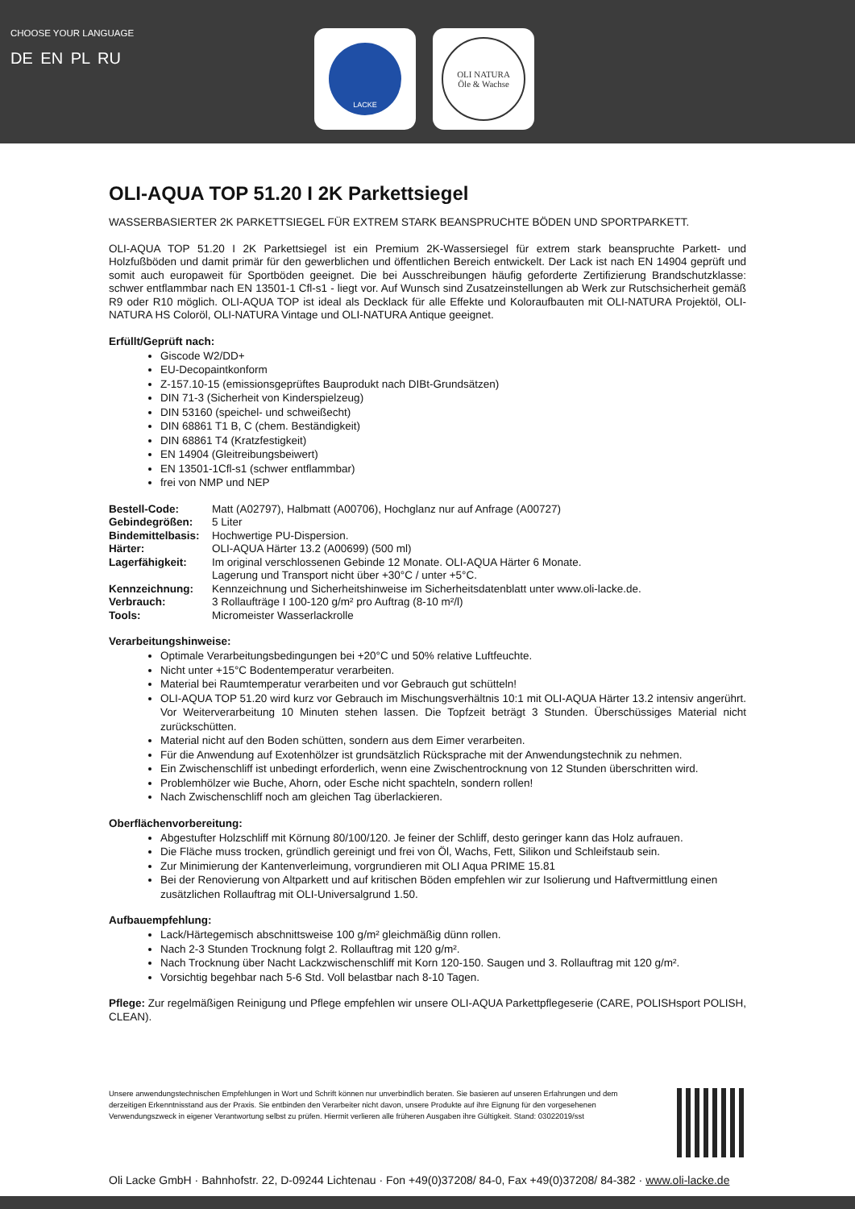CHOOSE YOUR LANGUAGE
DE EN PL RU
LACKE
OLI NATURA
Öle & Wachse
OLI-AQUA TOP 51.20 I 2K Parkettsiegel
WASSERBASIERTER 2K PARKETTSIEGEL FÜR EXTREM STARK BEANSPRUCHTE BÖDEN UND SPORTPARKETT.
OLI-AQUA TOP 51.20 I 2K Parkettsiegel ist ein Premium 2K-Wassersiegel für extrem stark beanspruchte Parkett- und Holzfußböden und damit primär für den gewerblichen und öffentlichen Bereich entwickelt. Der Lack ist nach EN 14904 geprüft und somit auch europaweit für Sportböden geeignet. Die bei Ausschreibungen häufig geforderte Zertifizierung Brandschutzklasse: schwer entflammbar nach EN 13501-1 Cfl-s1 - liegt vor. Auf Wunsch sind Zusatzeinstellungen ab Werk zur Rutschsicherheit gemäß R9 oder R10 möglich. OLI-AQUA TOP ist ideal als Decklack für alle Effekte und Koloraufbauten mit OLI-NATURA Projektöl, OLI-NATURA HS Coloröl, OLI-NATURA Vintage und OLI-NATURA Antique geeignet.
Erfüllt/Geprüft nach:
Giscode W2/DD+
EU-Decopaintkonform
Z-157.10-15 (emissionsgeprüftes Bauprodukt nach DIBt-Grundsätzen)
DIN 71-3 (Sicherheit von Kinderspielzeug)
DIN 53160 (speichel- und schweißecht)
DIN 68861 T1 B, C (chem. Beständigkeit)
DIN 68861 T4 (Kratzfestigkeit)
EN 14904 (Gleitreibungsbeiwert)
EN 13501-1Cfl-s1 (schwer entflammbar)
frei von NMP und NEP
| Bestell-Code: | Matt (A02797), Halbmatt (A00706), Hochglanz nur auf Anfrage (A00727) |
| Gebindegrößen: | 5 Liter |
| Bindemittelbasis: | Hochwertige PU-Dispersion. |
| Härter: | OLI-AQUA Härter 13.2 (A00699) (500 ml) |
| Lagerfähigkeit: | Im original verschlossenen Gebinde 12 Monate. OLI-AQUA Härter 6 Monate. Lagerung und Transport nicht über +30°C / unter +5°C. |
| Kennzeichnung: | Kennzeichnung und Sicherheitshinweise im Sicherheitsdatenblatt unter www.oli-lacke.de. |
| Verbrauch: | 3 Rollaufträge I 100-120 g/m² pro Auftrag (8-10 m²/l) |
| Tools: | Micromeister Wasserlackrolle |
Verarbeitungshinweise:
Optimale Verarbeitungsbedingungen bei +20°C und 50% relative Luftfeuchte.
Nicht unter +15°C Bodentemperatur verarbeiten.
Material bei Raumtemperatur verarbeiten und vor Gebrauch gut schütteln!
OLI-AQUA TOP 51.20 wird kurz vor Gebrauch im Mischungsverhältnis 10:1 mit OLI-AQUA Härter 13.2 intensiv angerührt. Vor Weiterverarbeitung 10 Minuten stehen lassen. Die Topfzeit beträgt 3 Stunden. Überschüssiges Material nicht zurückschütten.
Material nicht auf den Boden schütten, sondern aus dem Eimer verarbeiten.
Für die Anwendung auf Exotenhölzer ist grundsätzlich Rücksprache mit der Anwendungstechnik zu nehmen.
Ein Zwischenschliff ist unbedingt erforderlich, wenn eine Zwischentrocknung von 12 Stunden überschritten wird.
Problemhölzer wie Buche, Ahorn, oder Esche nicht spachteln, sondern rollen!
Nach Zwischenschliff noch am gleichen Tag überlackieren.
Oberflächenvorbereitung:
Abgestufter Holzschliff mit Körnung 80/100/120. Je feiner der Schliff, desto geringer kann das Holz aufrauen.
Die Fläche muss trocken, gründlich gereinigt und frei von Öl, Wachs, Fett, Silikon und Schleifstaub sein.
Zur Minimierung der Kantenverleimung, vorgrundieren mit OLI Aqua PRIME 15.81
Bei der Renovierung von Altparkett und auf kritischen Böden empfehlen wir zur Isolierung und Haftvermittlung einen zusätzlichen Rollauftrag mit OLI-Universalgrund 1.50.
Aufbauempfehlung:
Lack/Härtegemisch abschnittsweise 100 g/m² gleichmäßig dünn rollen.
Nach 2-3 Stunden Trocknung folgt 2. Rollauftrag mit 120 g/m².
Nach Trocknung über Nacht Lackzwischenschliff mit Korn 120-150. Saugen und 3. Rollauftrag mit 120 g/m².
Vorsichtig begehbar nach 5-6 Std. Voll belastbar nach 8-10 Tagen.
Pflege: Zur regelmäßigen Reinigung und Pflege empfehlen wir unsere OLI-AQUA Parkettpflegeserie (CARE, POLISHsport POLISH, CLEAN).
Unsere anwendungstechnischen Empfehlungen in Wort und Schrift können nur unverbindlich beraten. Sie basieren auf unseren Erfahrungen und dem derzeitigen Erkenntnisstand aus der Praxis. Sie entbinden den Verarbeiter nicht davon, unsere Produkte auf ihre Eignung für den vorgesehenen Verwendungszweck in eigener Verantwortung selbst zu prüfen. Hiermit verlieren alle früheren Ausgaben ihre Gültigkeit. Stand: 03022019/sst
Oli Lacke GmbH · Bahnhofstr. 22, D-09244 Lichtenau · Fon +49(0)37208/ 84-0, Fax +49(0)37208/ 84-382 · www.oli-lacke.de